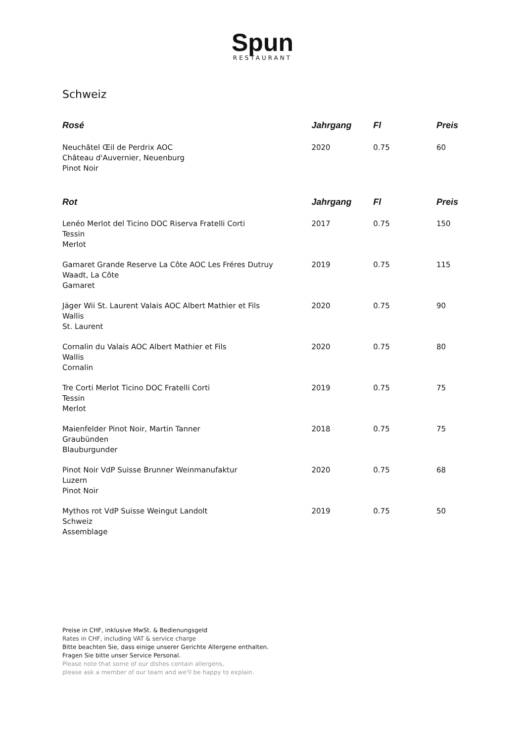Spun
RESTAURANT
Schweiz
| Rosé | Jahrgang | Fl | Preis |
| --- | --- | --- | --- |
| Neuchâtel Œil de Perdrix AOC Château d'Auvernier, Neuenburg Pinot Noir | 2020 | 0.75 | 60 |
| Rot | Jahrgang | Fl | Preis |
| Lenéo Merlot del Ticino DOC Riserva Fratelli Corti Tessin Merlot | 2017 | 0.75 | 150 |
| Gamaret Grande Reserve La Côte AOC Les Fréres Dutruy Waadt, La Côte Gamaret | 2019 | 0.75 | 115 |
| Jäger Wii St. Laurent Valais AOC Albert Mathier et Fils Wallis St. Laurent | 2020 | 0.75 | 90 |
| Cornalin du Valais AOC Albert Mathier et Fils Wallis Cornalin | 2020 | 0.75 | 80 |
| Tre Corti Merlot Ticino DOC Fratelli Corti Tessin Merlot | 2019 | 0.75 | 75 |
| Maienfelder Pinot Noir, Martin Tanner Graubünden Blauburgunder | 2018 | 0.75 | 75 |
| Pinot Noir VdP Suisse Brunner Weinmanufaktur Luzern Pinot Noir | 2020 | 0.75 | 68 |
| Mythos rot VdP Suisse Weingut Landolt Schweiz Assemblage | 2019 | 0.75 | 50 |
Preise in CHF, inklusive MwSt. & Bedienungsgeld
Rates in CHF, including VAT & service charge
Bitte beachten Sie, dass einige unserer Gerichte Allergene enthalten.
Fragen Sie bitte unser Service Personal.
Please note that some of our dishes contain allergens,
please ask a member of our team and we'll be happy to explain.